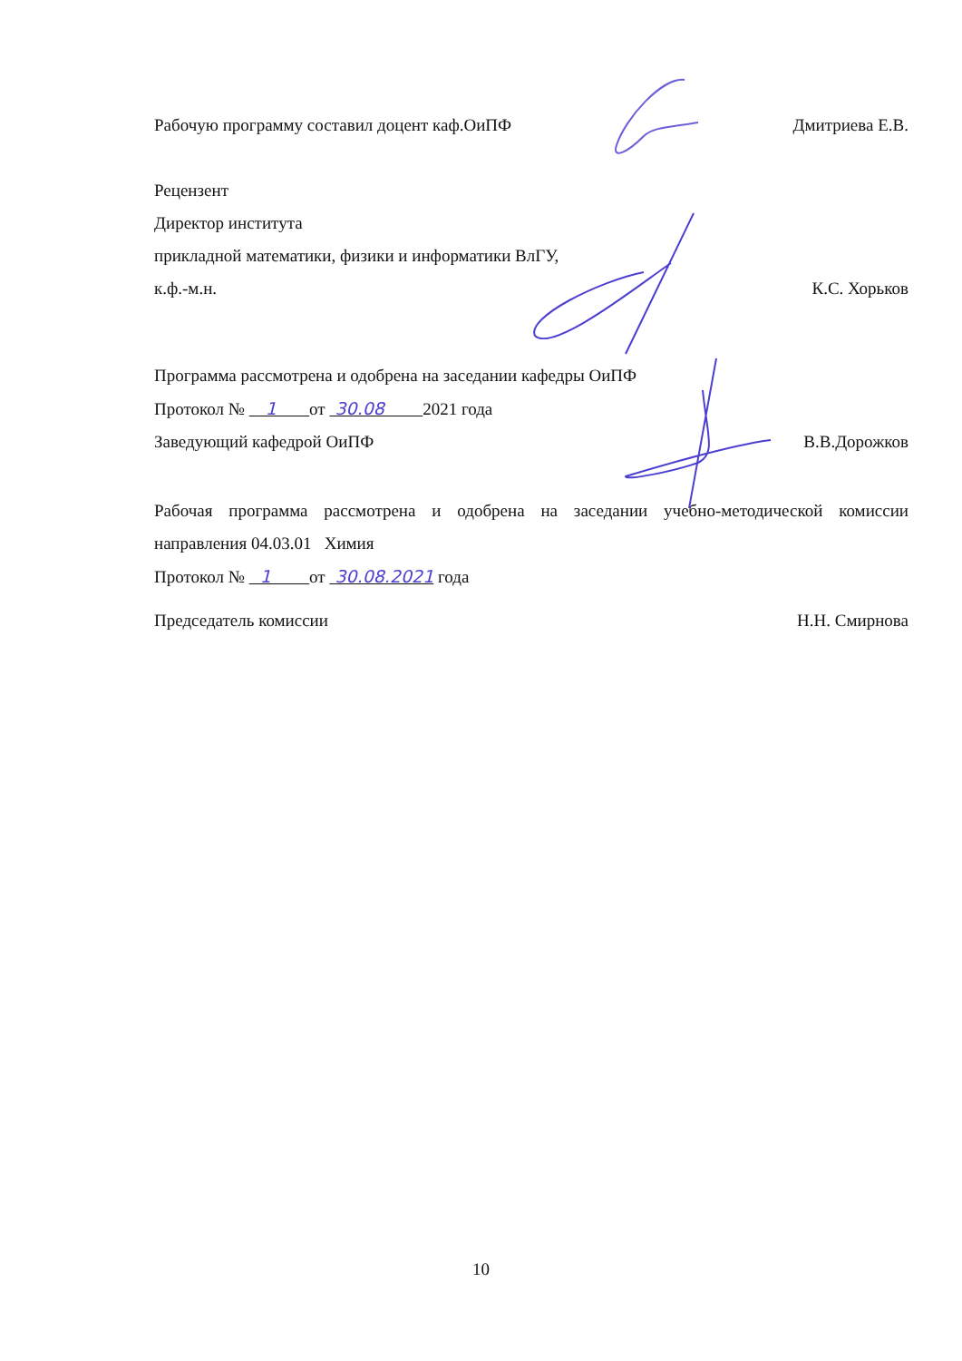Рабочую программу составил доцент каф.ОиПФ
Дмитриева Е.В.
Рецензент
Директор института
прикладной математики, физики и информатики ВлГУ,
к.ф.-м.н. К.С. Хорьков
Программа рассмотрена и одобрена на заседании кафедры ОиПФ
Протокол № 1 от 30.08 2021 года
Заведующий кафедрой ОиПФ В.В.Дорожков
Рабочая программа рассмотрена и одобрена на заседании учебно-методической комиссии
направления 04.03.01 Химия
Протокол № 1 от 30.08.2021 года
Председатель комиссии Н.Н. Смирнова
10